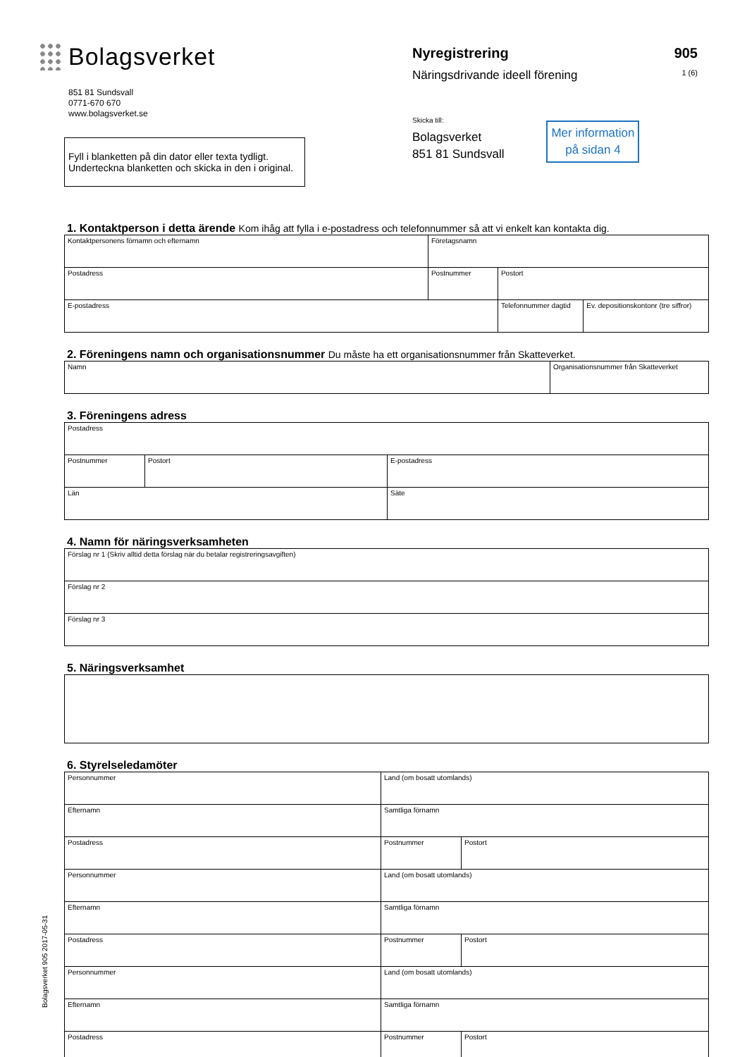Bolagsverket
851 81 Sundsvall
0771-670 670
www.bolagsverket.se
Fyll i blanketten på din dator eller texta tydligt.
Underteckna blanketten och skicka in den i original.
Nyregistrering 905
Näringsdrivande ideell förening 1 (6)
Skicka till:
Bolagsverket
851 81 Sundsvall
Mer information på sidan 4
1. Kontaktperson i detta ärende Kom ihåg att fylla i e-postadress och telefonnummer så att vi enkelt kan kontakta dig.
| Kontaktpersonens förnamn och efternamn | Företagsnamn | | |
| Postadress | Postnummer | Postort | |
| E-postadress | | Telefonnummer dagtid | Ev. depositionskontonr (tre siffror) |
2. Föreningens namn och organisationsnummer Du måste ha ett organisationsnummer från Skatteverket.
| Namn | Organisationsnummer från Skatteverket |
3. Föreningens adress
| Postadress | | |
| Postnummer | Postort | E-postadress |
| Län | | Säte |
4. Namn för näringsverksamheten
| Förslag nr 1 (Skriv alltid detta förslag när du betalar registreringsavgiften) |
| Förslag nr 2 |
| Förslag nr 3 |
5. Näringsverksamhet
6. Styrelseledamöter
| Personnummer | Land (om bosatt utomlands) | |
| Efternamn | Samtliga förnamn | |
| Postadress | Postnummer | Postort |
| Personnummer | Land (om bosatt utomlands) | |
| Efternamn | Samtliga förnamn | |
| Postadress | Postnummer | Postort |
| Personnummer | Land (om bosatt utomlands) | |
| Efternamn | Samtliga förnamn | |
| Postadress | Postnummer | Postort |
Bolagsverket 905 2017-05-31